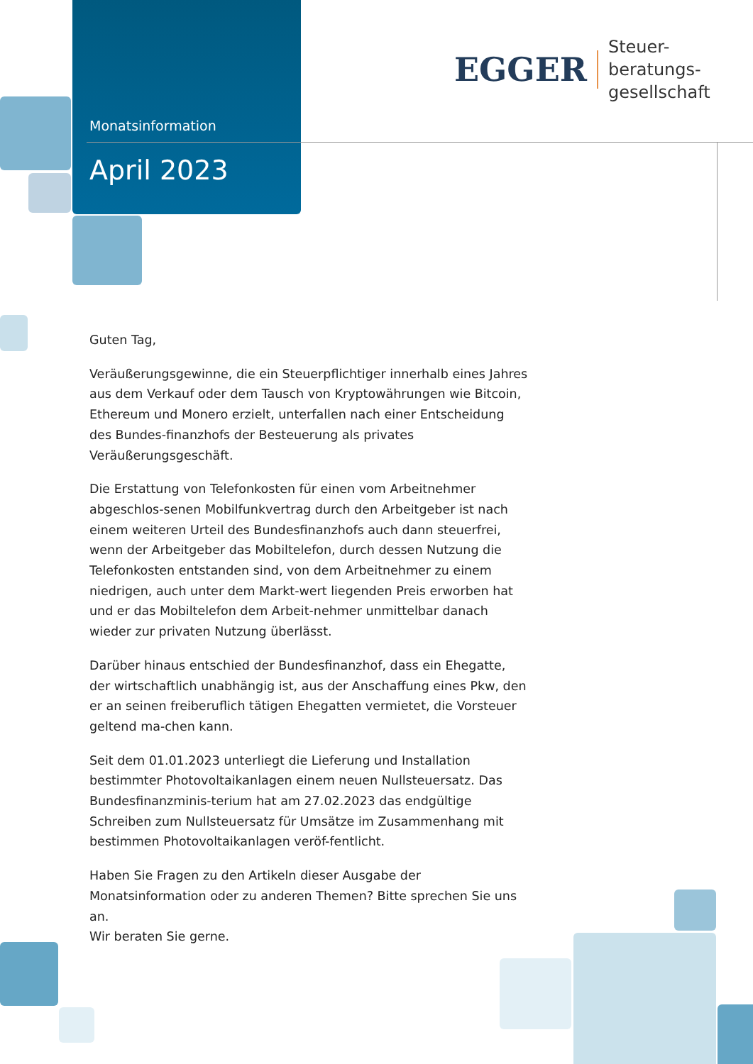Monatsinformation
April 2023
EGGER
Steuer-
beratungs-
gesellschaft
Guten Tag,
Veräußerungsgewinne, die ein Steuerpflichtiger innerhalb eines Jahres aus dem Verkauf oder dem Tausch von Kryptowährungen wie Bitcoin, Ethereum und Monero erzielt, unterfallen nach einer Entscheidung des Bundes-finanzhofs der Besteuerung als privates Veräußerungsgeschäft.
Die Erstattung von Telefonkosten für einen vom Arbeitnehmer abgeschlos-senen Mobilfunkvertrag durch den Arbeitgeber ist nach einem weiteren Urteil des Bundesfinanzhofs auch dann steuerfrei, wenn der Arbeitgeber das Mobiltelefon, durch dessen Nutzung die Telefonkosten entstanden sind, von dem Arbeitnehmer zu einem niedrigen, auch unter dem Markt-wert liegenden Preis erworben hat und er das Mobiltelefon dem Arbeit-nehmer unmittelbar danach wieder zur privaten Nutzung überlässt.
Darüber hinaus entschied der Bundesfinanzhof, dass ein Ehegatte, der wirtschaftlich unabhängig ist, aus der Anschaffung eines Pkw, den er an seinen freiberuflich tätigen Ehegatten vermietet, die Vorsteuer geltend ma-chen kann.
Seit dem 01.01.2023 unterliegt die Lieferung und Installation bestimmter Photovoltaikanlagen einem neuen Nullsteuersatz. Das Bundesfinanzminis-terium hat am 27.02.2023 das endgültige Schreiben zum Nullsteuersatz für Umsätze im Zusammenhang mit bestimmen Photovoltaikanlagen veröf-fentlicht.
Haben Sie Fragen zu den Artikeln dieser Ausgabe der Monatsinformation oder zu anderen Themen? Bitte sprechen Sie uns an.
Wir beraten Sie gerne.